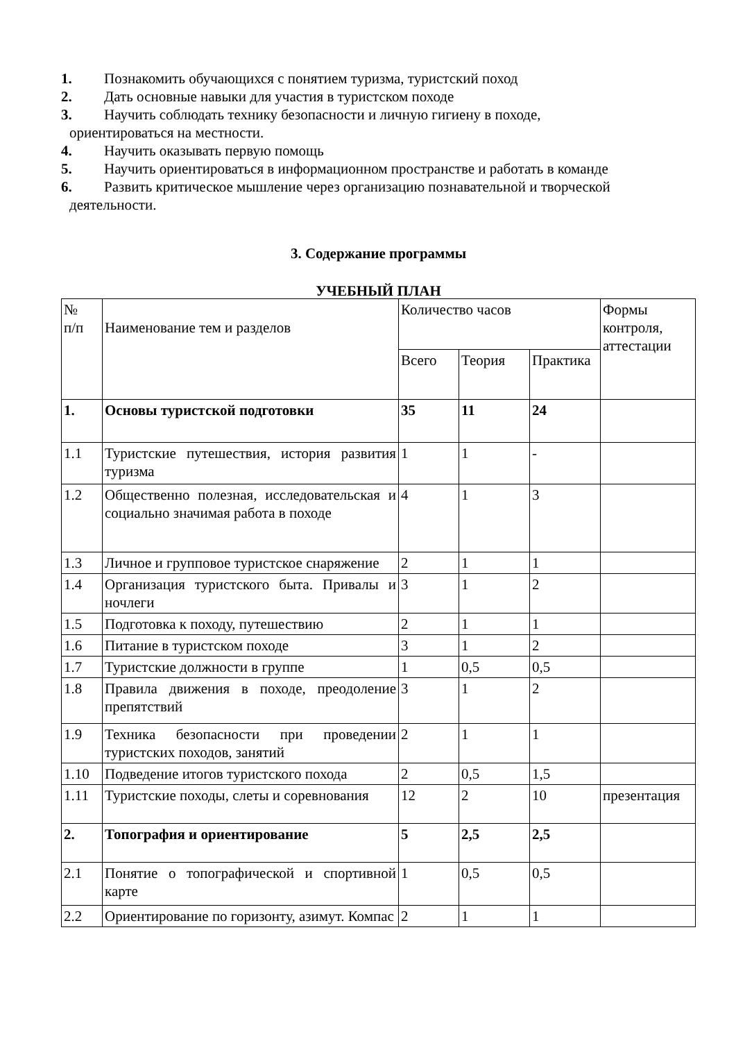1. Познакомить обучающихся с понятием туризма, туристский поход
2. Дать основные навыки для участия в туристском походе
3. Научить соблюдать технику безопасности и личную гигиену в походе,
ориентироваться на местности.
4. Научить оказывать первую помощь
5. Научить ориентироваться в информационном пространстве и работать в команде
6. Развить критическое мышление через организацию познавательной и творческой
деятельности.
3. Содержание программы
УЧЕБНЫЙ ПЛАН
| № п/п | Наименование тем и разделов | Количество часов | | | Формы контроля, аттестации |
| | | Всего | Теория | Практика | |
| 1. | Основы туристской подготовки | 35 | 11 | 24 | |
| 1.1 | Туристские путешествия, история развития туризма | 1 | 1 | - | |
| 1.2 | Общественно полезная, исследовательская и социально значимая работа в походе | 4 | 1 | 3 | |
| 1.3 | Личное и групповое туристское снаряжение | 2 | 1 | 1 | |
| 1.4 | Организация туристского быта. Привалы и ночлеги | 3 | 1 | 2 | |
| 1.5 | Подготовка к походу, путешествию | 2 | 1 | 1 | |
| 1.6 | Питание в туристском походе | 3 | 1 | 2 | |
| 1.7 | Туристские должности в группе | 1 | 0,5 | 0,5 | |
| 1.8 | Правила движения в походе, преодоление препятствий | 3 | 1 | 2 | |
| 1.9 | Техника безопасности при проведении туристских походов, занятий | 2 | 1 | 1 | |
| 1.10 | Подведение итогов туристского похода | 2 | 0,5 | 1,5 | |
| 1.11 | Туристские походы, слеты и соревнования | 12 | 2 | 10 | презентация |
| 2. | Топография и ориентирование | 5 | 2,5 | 2,5 | |
| 2.1 | Понятие о топографической и спортивной карте | 1 | 0,5 | 0,5 | |
| 2.2 | Ориентирование по горизонту, азимут. Компас | 2 | 1 | 1 | |